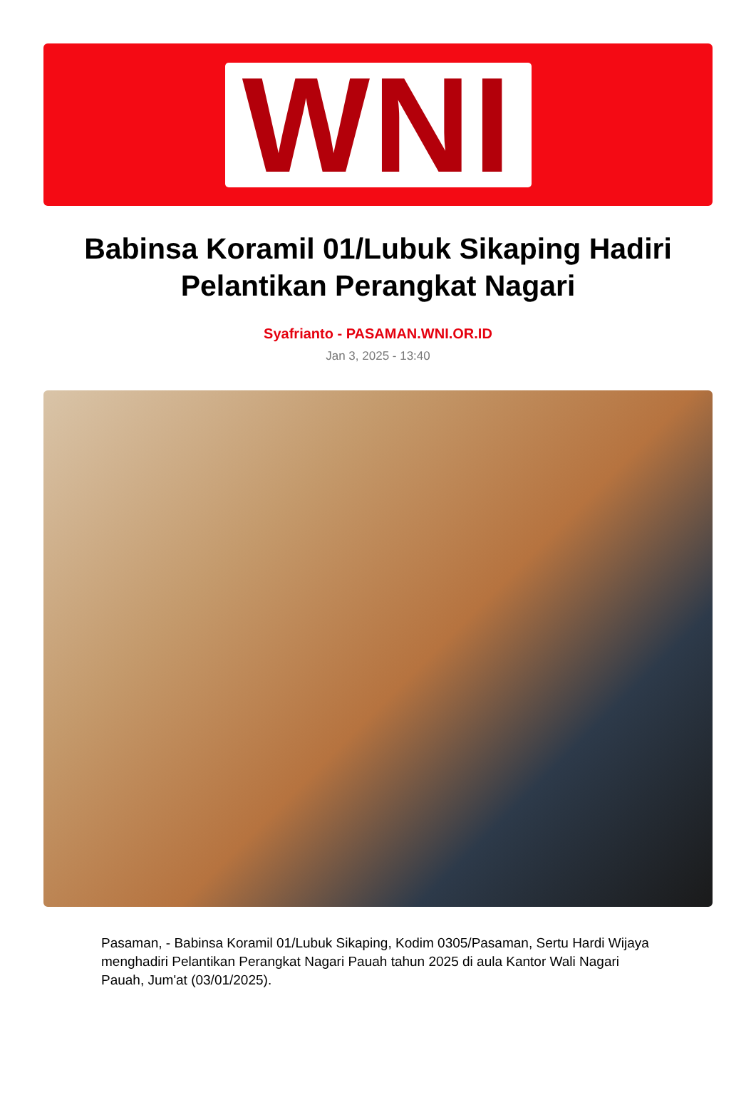WNI
Babinsa Koramil 01/Lubuk Sikaping Hadiri Pelantikan Perangkat Nagari
Syafrianto - PASAMAN.WNI.OR.ID
Jan 3, 2025 - 13:40
Pasaman, - Babinsa Koramil 01/Lubuk Sikaping, Kodim 0305/Pasaman, Sertu Hardi Wijaya menghadiri Pelantikan Perangkat Nagari Pauah tahun 2025 di aula Kantor Wali Nagari Pauah, Jum'at (03/01/2025).